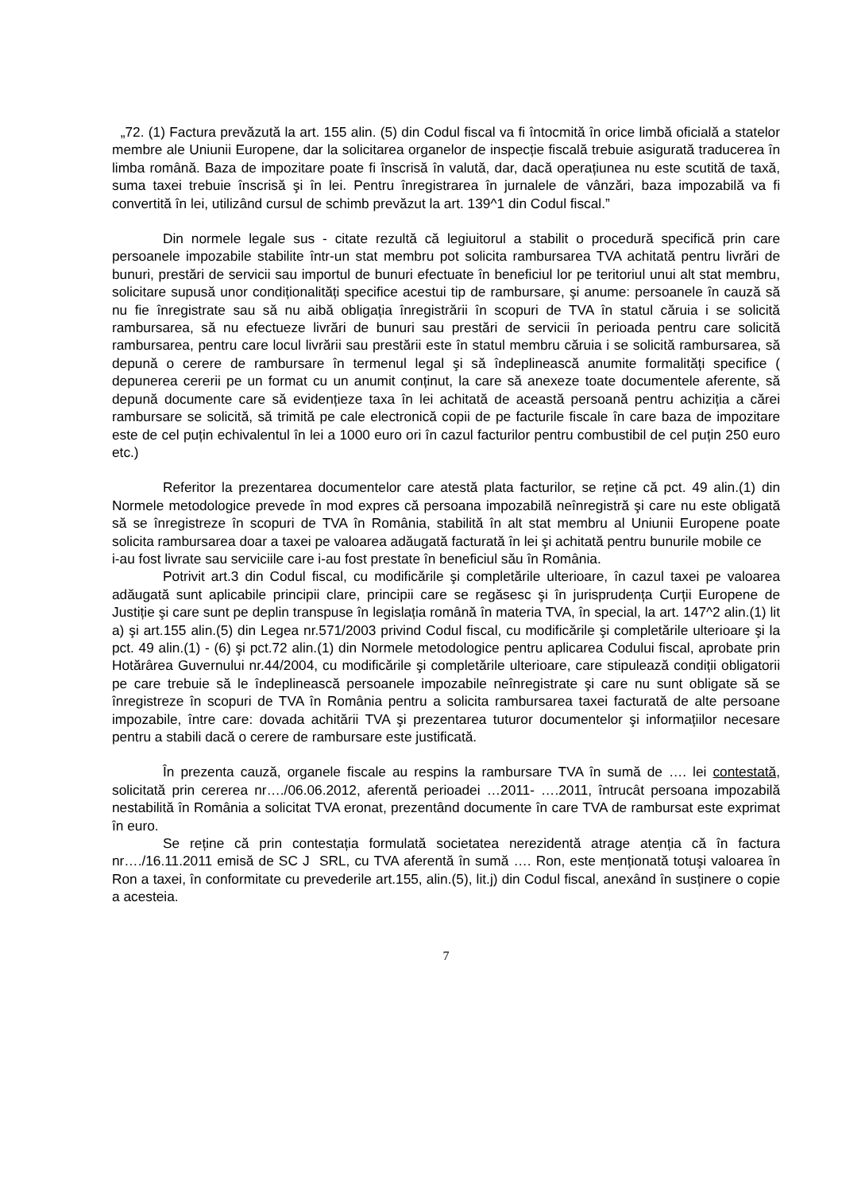„72. (1) Factura prevăzută la art. 155 alin. (5) din Codul fiscal va fi întocmită în orice limbă oficială a statelor membre ale Uniunii Europene, dar la solicitarea organelor de inspecție fiscală trebuie asigurată traducerea în limba română. Baza de impozitare poate fi înscrisă în valută, dar, dacă operațiunea nu este scutită de taxă, suma taxei trebuie înscrisă şi în lei. Pentru înregistrarea în jurnalele de vânzări, baza impozabilă va fi convertită în lei, utilizând cursul de schimb prevăzut la art. 139^1 din Codul fiscal.”
Din normele legale sus - citate rezultă că legiuitorul a stabilit o procedură specifică prin care persoanele impozabile stabilite într-un stat membru pot solicita rambursarea TVA achitată pentru livrări de bunuri, prestări de servicii sau importul de bunuri efectuate în beneficiul lor pe teritoriul unui alt stat membru, solicitare supusă unor condiționalități specifice acestui tip de rambursare, şi anume: persoanele în cauză să nu fie înregistrate sau să nu aibă obligația înregistrării în scopuri de TVA în statul căruia i se solicită rambursarea, să nu efectueze livrări de bunuri sau prestări de servicii în perioada pentru care solicită rambursarea, pentru care locul livrării sau prestării este în statul membru căruia i se solicită rambursarea, să depună o cerere de rambursare în termenul legal şi să îndeplinească anumite formalități specifice ( depunerea cererii pe un format cu un anumit conținut, la care să anexeze toate documentele aferente, să depună documente care să evidențieze taxa în lei achitată de această persoană pentru achiziția a cărei rambursare se solicită, să trimită pe cale electronică copii de pe facturile fiscale în care baza de impozitare este de cel puțin echivalentul în lei a 1000 euro ori în cazul facturilor pentru combustibil de cel puțin 250 euro etc.)
Referitor la prezentarea documentelor care atestă plata facturilor, se reține că pct. 49 alin.(1) din Normele metodologice prevede în mod expres că persoana impozabilă neînregistră şi care nu este obligată să se înregistreze în scopuri de TVA în România, stabilită în alt stat membru al Uniunii Europene poate solicita rambursarea doar a taxei pe valoarea adăugată facturată în lei şi achitată pentru bunurile mobile ce
i-au fost livrate sau serviciile care i-au fost prestate în beneficiul său în România.
Potrivit art.3 din Codul fiscal, cu modificările şi completările ulterioare, în cazul taxei pe valoarea adăugată sunt aplicabile principii clare, principii care se regăsesc şi în jurisprudența Curții Europene de Justiție şi care sunt pe deplin transpuse în legislația română în materia TVA, în special, la art. 147^2 alin.(1) lit a) şi art.155 alin.(5) din Legea nr.571/2003 privind Codul fiscal, cu modificările şi completările ulterioare şi la pct. 49 alin.(1) - (6) şi pct.72 alin.(1) din Normele metodologice pentru aplicarea Codului fiscal, aprobate prin Hotărârea Guvernului nr.44/2004, cu modificările şi completările ulterioare, care stipulează condiții obligatorii pe care trebuie să le îndeplinească persoanele impozabile neînregistrate şi care nu sunt obligate să se înregistreze în scopuri de TVA în România pentru a solicita rambursarea taxei facturată de alte persoane impozabile, între care: dovada achitării TVA şi prezentarea tuturor documentelor şi informațiilor necesare pentru a stabili dacă o cerere de rambursare este justificată.
În prezenta cauză, organele fiscale au respins la rambursare TVA în sumă de …. lei contestată, solicitată prin cererea nr…./06.06.2012, aferentă perioadei …2011- ….2011, întrucât persoana impozabilă nestabilită în România a solicitat TVA eronat, prezentând documente în care TVA de rambursat este exprimat în euro.
Se reține că prin contestația formulată societatea nerezidentă atrage atenția că în factura nr…./16.11.2011 emisă de SC J SRL, cu TVA aferentă în sumă …. Ron, este menționată totuşi valoarea în Ron a taxei, în conformitate cu prevederile art.155, alin.(5), lit.j) din Codul fiscal, anexând în susținere o copie a acesteia.
7